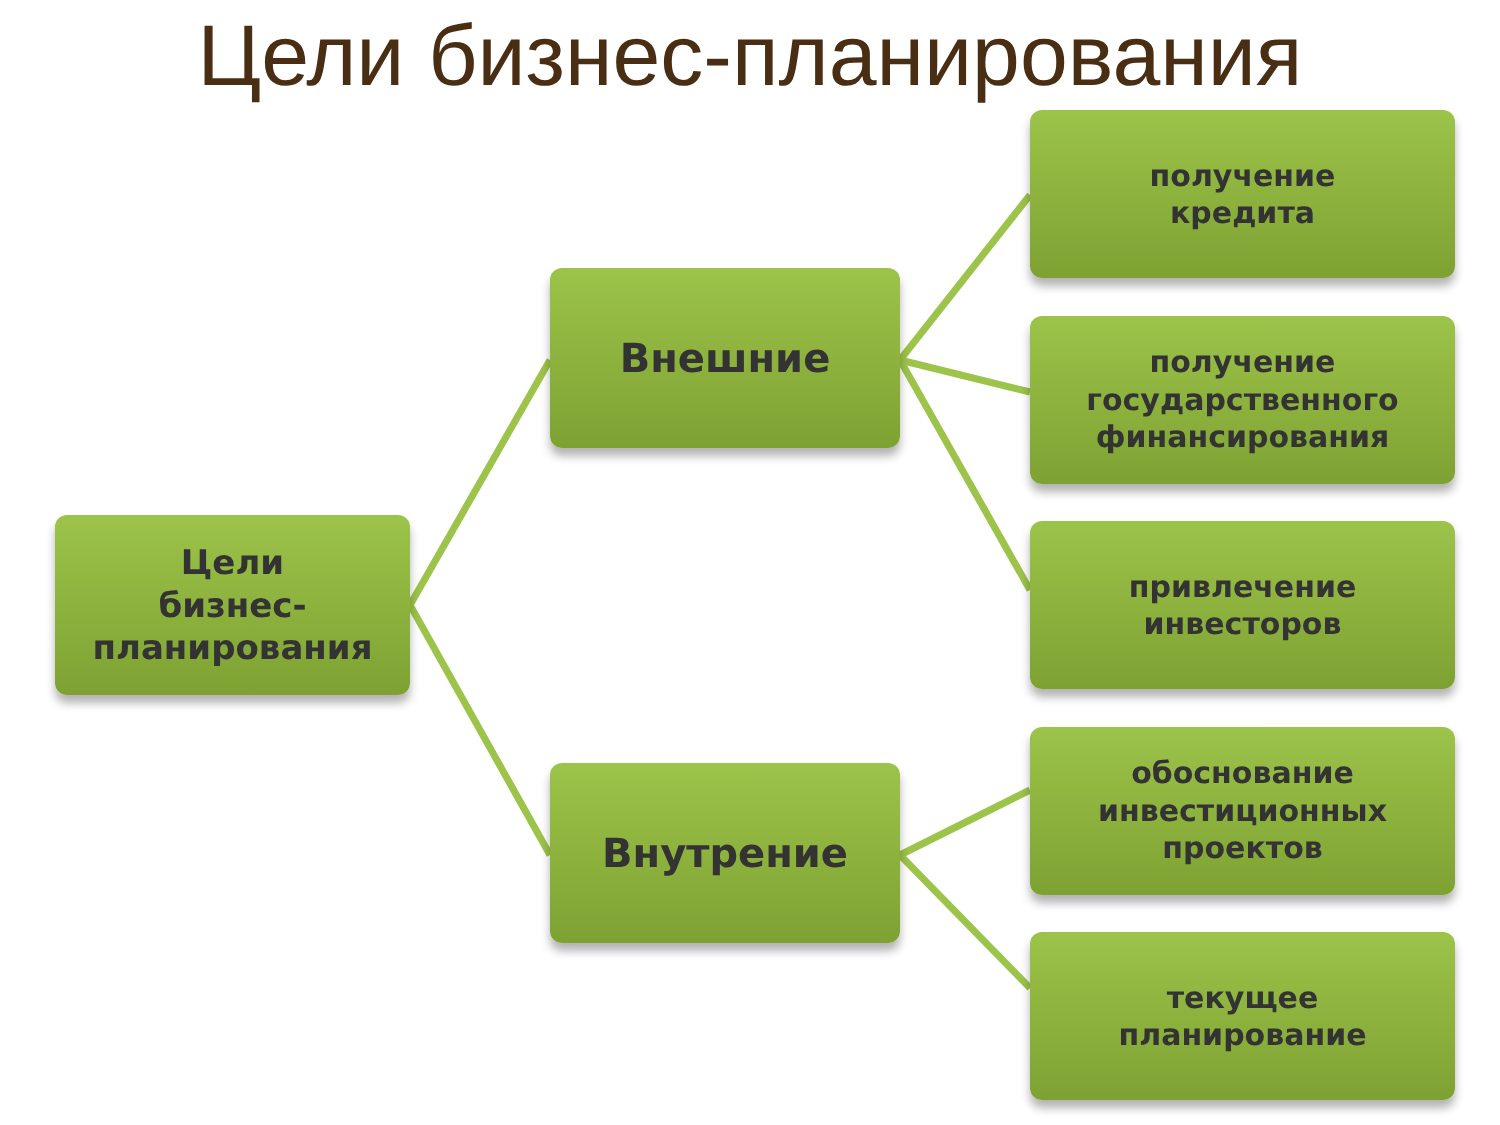Цели бизнес-планирования
Цели
бизнес-
планирования
Внешние
Внутрение
получение
кредита
получение
государственного
финансирования
привлечение
инвесторов
обоснование
инвестиционных
проектов
текущее
планирование